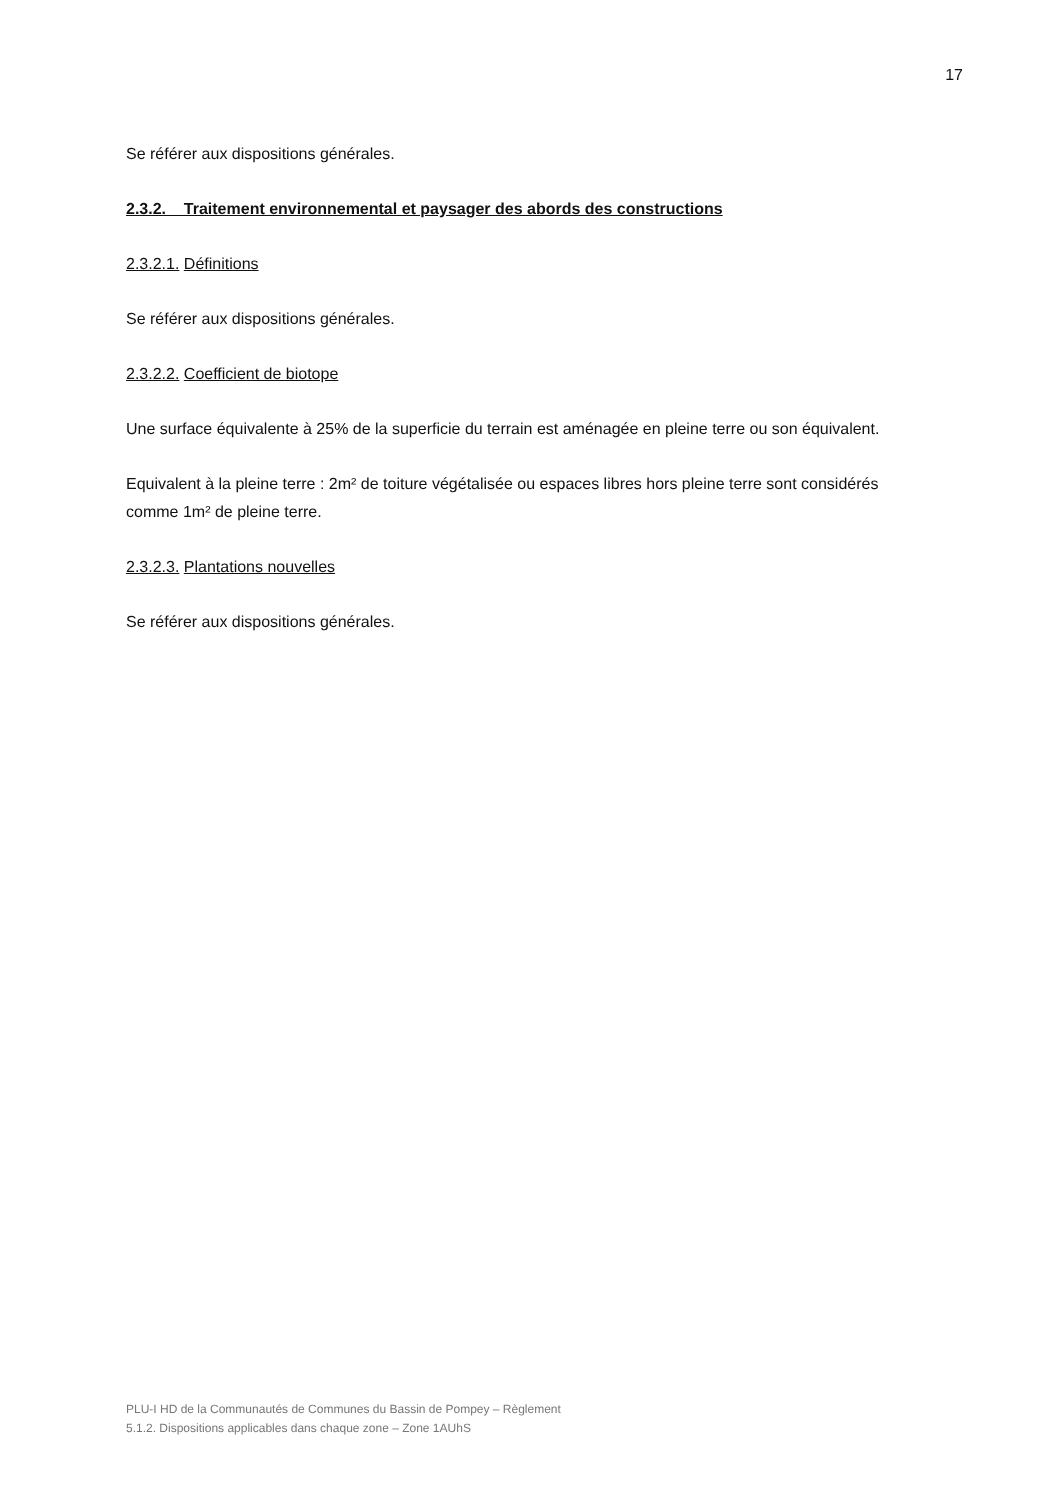17
Se référer aux dispositions générales.
2.3.2. Traitement environnemental et paysager des abords des constructions
2.3.2.1. Définitions
Se référer aux dispositions générales.
2.3.2.2. Coefficient de biotope
Une surface équivalente à 25% de la superficie du terrain est aménagée en pleine terre ou son équivalent.
Equivalent à la pleine terre : 2m² de toiture végétalisée ou espaces libres hors pleine terre sont considérés comme 1m² de pleine terre.
2.3.2.3. Plantations nouvelles
Se référer aux dispositions générales.
PLU-I HD de la Communautés de Communes du Bassin de Pompey – Règlement
5.1.2. Dispositions applicables dans chaque zone – Zone 1AUhS